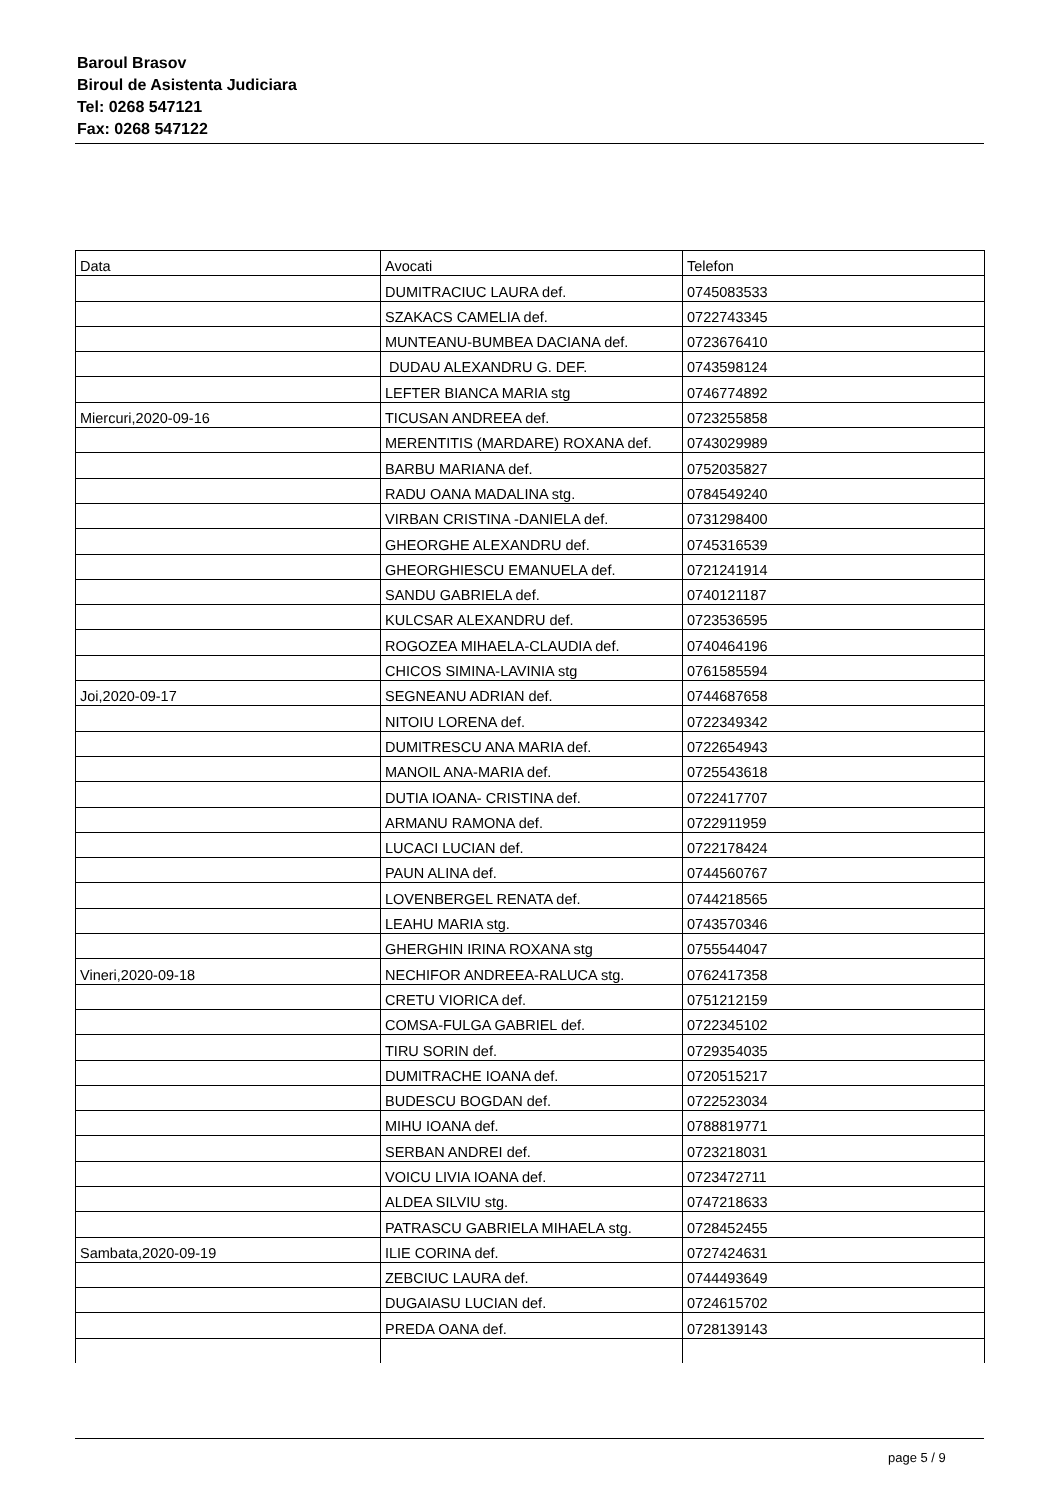Baroul Brasov
Biroul de Asistenta Judiciara
Tel: 0268 547121
Fax: 0268 547122
| Data | Avocati | Telefon |
| | DUMITRACIUC LAURA def. | 0745083533 |
| | SZAKACS CAMELIA def. | 0722743345 |
| | MUNTEANU-BUMBEA DACIANA def. | 0723676410 |
| | DUDAU ALEXANDRU G. DEF. | 0743598124 |
| | LEFTER BIANCA MARIA stg | 0746774892 |
| Miercuri,2020-09-16 | TICUSAN ANDREEA def. | 0723255858 |
| | MERENTITIS (MARDARE) ROXANA def. | 0743029989 |
| | BARBU MARIANA def. | 0752035827 |
| | RADU OANA MADALINA stg. | 0784549240 |
| | VIRBAN CRISTINA -DANIELA def. | 0731298400 |
| | GHEORGHE ALEXANDRU def. | 0745316539 |
| | GHEORGHIESCU EMANUELA def. | 0721241914 |
| | SANDU GABRIELA def. | 0740121187 |
| | KULCSAR ALEXANDRU def. | 0723536595 |
| | ROGOZEA MIHAELA-CLAUDIA def. | 0740464196 |
| | CHICOS SIMINA-LAVINIA stg | 0761585594 |
| Joi,2020-09-17 | SEGNEANU ADRIAN def. | 0744687658 |
| | NITOIU LORENA def. | 0722349342 |
| | DUMITRESCU ANA MARIA def. | 0722654943 |
| | MANOIL ANA-MARIA def. | 0725543618 |
| | DUTIA IOANA- CRISTINA def. | 0722417707 |
| | ARMANU RAMONA def. | 0722911959 |
| | LUCACI LUCIAN def. | 0722178424 |
| | PAUN ALINA def. | 0744560767 |
| | LOVENBERGEL RENATA def. | 0744218565 |
| | LEAHU MARIA stg. | 0743570346 |
| | GHERGHIN IRINA ROXANA stg | 0755544047 |
| Vineri,2020-09-18 | NECHIFOR ANDREEA-RALUCA stg. | 0762417358 |
| | CRETU VIORICA def. | 0751212159 |
| | COMSA-FULGA GABRIEL def. | 0722345102 |
| | TIRU SORIN def. | 0729354035 |
| | DUMITRACHE IOANA def. | 0720515217 |
| | BUDESCU BOGDAN def. | 0722523034 |
| | MIHU IOANA def. | 0788819771 |
| | SERBAN ANDREI def. | 0723218031 |
| | VOICU LIVIA IOANA def. | 0723472711 |
| | ALDEA SILVIU stg. | 0747218633 |
| | PATRASCU GABRIELA MIHAELA stg. | 0728452455 |
| Sambata,2020-09-19 | ILIE CORINA def. | 0727424631 |
| | ZEBCIUC LAURA def. | 0744493649 |
| | DUGAIASU LUCIAN def. | 0724615702 |
| | PREDA OANA def. | 0728139143 |
page 5 / 9